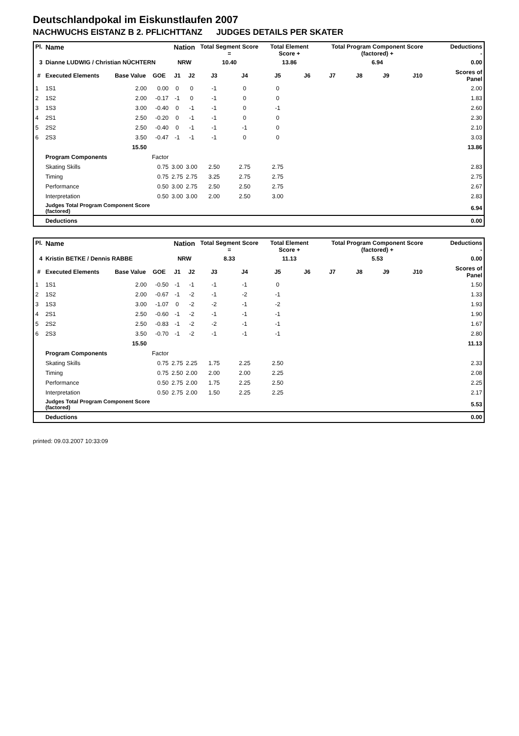Deutschlandpokal im Eiskunstlaufen 2007
NACHWUCHS EISTANZ B 2. PFLICHTTANZ JUDGES DETAILS PER SKATER
| Pl. | Name | | | Nation | | Total Segment Score = | | Total Element Score + | | Total Program Component Score (factored) + | | | | Deductions - | |
| 3 | Dianne LUDWIG / Christian NÜCHTERN | | | NRW | | 10.40 | | 13.86 | | 6.94 | | | | 0.00 | |
| # | Executed Elements | Base Value | GOE | J1 | J2 | J3 | J4 | J5 | J6 | J7 | J8 | J9 | J10 | | Scores of Panel |
| 1 | 1S1 | 2.00 | 0.00 | 0 | 0 | -1 | 0 | 0 | | | | | | | 2.00 |
| 2 | 1S2 | 2.00 | -0.17 | -1 | 0 | -1 | 0 | 0 | | | | | | | 1.83 |
| 3 | 1S3 | 3.00 | -0.40 | 0 | -1 | -1 | 0 | -1 | | | | | | | 2.60 |
| 4 | 2S1 | 2.50 | -0.20 | 0 | -1 | -1 | 0 | 0 | | | | | | | 2.30 |
| 5 | 2S2 | 2.50 | -0.40 | 0 | -1 | -1 | -1 | 0 | | | | | | | 2.10 |
| 6 | 2S3 | 3.50 | -0.47 | -1 | -1 | -1 | 0 | 0 | | | | | | | 3.03 |
| | | 15.50 | | | | | | | | | | | | | 13.86 |
| | Program Components | | Factor | | | | | | | | | | | | |
| | Skating Skills | | 0.75 | 3.00 | 3.00 | 2.50 | 2.75 | 2.75 | | | | | | | 2.83 |
| | Timing | | 0.75 | 2.75 | 2.75 | 3.25 | 2.75 | 2.75 | | | | | | | 2.75 |
| | Performance | | 0.50 | 3.00 | 2.75 | 2.50 | 2.50 | 2.75 | | | | | | | 2.67 |
| | Interpretation | | 0.50 | 3.00 | 3.00 | 2.00 | 2.50 | 3.00 | | | | | | | 2.83 |
| | Judges Total Program Component Score (factored) | | | | | | | | | | | | | | 6.94 |
| | Deductions | | | | | | | | | | | | | | 0.00 |
| Pl. | Name | | | Nation | | Total Segment Score = | | Total Element Score + | | Total Program Component Score (factored) + | | | | Deductions - | |
| 4 | Kristin BETKE / Dennis RABBE | | | NRW | | 8.33 | | 11.13 | | 5.53 | | | | 0.00 | |
| # | Executed Elements | Base Value | GOE | J1 | J2 | J3 | J4 | J5 | J6 | J7 | J8 | J9 | J10 | | Scores of Panel |
| 1 | 1S1 | 2.00 | -0.50 | -1 | -1 | -1 | -1 | 0 | | | | | | | 1.50 |
| 2 | 1S2 | 2.00 | -0.67 | -1 | -2 | -1 | -2 | -1 | | | | | | | 1.33 |
| 3 | 1S3 | 3.00 | -1.07 | 0 | -2 | -2 | -1 | -2 | | | | | | | 1.93 |
| 4 | 2S1 | 2.50 | -0.60 | -1 | -2 | -1 | -1 | -1 | | | | | | | 1.90 |
| 5 | 2S2 | 2.50 | -0.83 | -1 | -2 | -2 | -1 | -1 | | | | | | | 1.67 |
| 6 | 2S3 | 3.50 | -0.70 | -1 | -2 | -1 | -1 | -1 | | | | | | | 2.80 |
| | | 15.50 | | | | | | | | | | | | | 11.13 |
| | Program Components | | Factor | | | | | | | | | | | | |
| | Skating Skills | | 0.75 | 2.75 | 2.25 | 1.75 | 2.25 | 2.50 | | | | | | | 2.33 |
| | Timing | | 0.75 | 2.50 | 2.00 | 2.00 | 2.00 | 2.25 | | | | | | | 2.08 |
| | Performance | | 0.50 | 2.75 | 2.00 | 1.75 | 2.25 | 2.50 | | | | | | | 2.25 |
| | Interpretation | | 0.50 | 2.75 | 2.00 | 1.50 | 2.25 | 2.25 | | | | | | | 2.17 |
| | Judges Total Program Component Score (factored) | | | | | | | | | | | | | | 5.53 |
| | Deductions | | | | | | | | | | | | | | 0.00 |
printed: 09.03.2007 10:33:09